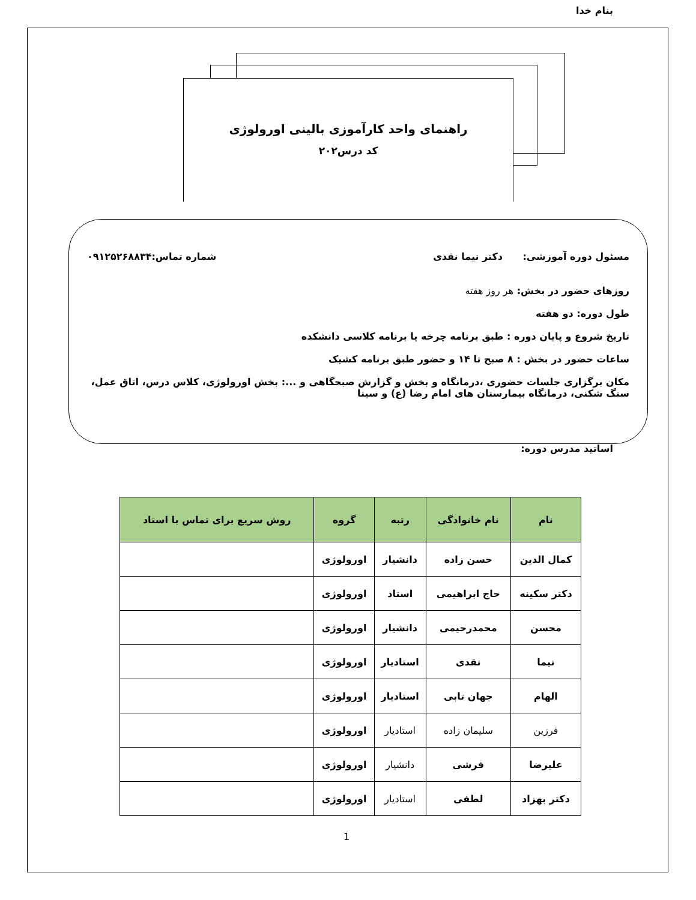بنام خدا
راهنمای واحد کارآموزی بالینی اورولوژی
کد درس۲۰۲
مسئول دوره آموزشی: دکتر نیما نقدی شماره تماس:۰۹۱۲۵۲۶۸۸۳۴
روزهای حضور در بخش: هر روز هفته
طول دوره: دو هفته
تاریخ شروع و پایان دوره : طبق برنامه چرخه یا برنامه کلاسی دانشکده
ساعات حضور در بخش : ۸ صبح تا ۱۴ و حضور طبق برنامه کشیک
مکان برگزاری جلسات حضوری ،درمانگاه و بخش و گزارش صبحگاهی و ...: بخش اورولوژی، کلاس درس، اتاق عمل، سنگ شکنی، درمانگاه بیمارستان های امام رضا (ع) و سینا
اساتید مدرس دوره:
| نام | نام خانوادگی | رتبه | گروه | روش سریع برای تماس با استاد |
| --- | --- | --- | --- | --- |
| کمال الدین | حسن زاده | دانشیار | اورولوژی | |
| دکتر سکینه | حاج ابراهیمی | استاد | اورولوژی | |
| محسن | محمدرحیمی | دانشیار | اورولوژی | |
| نیما | نقدی | استادیار | اورولوژی | |
| الهام | جهان تابی | استادیار | اورولوژی | |
| فرزین | سلیمان زاده | استادیار | اورولوژی | |
| علیرضا | فرشی | دانشیار | اورولوژی | |
| دکتر بهزاد | لطفی | استادیار | اورولوژی | |
1